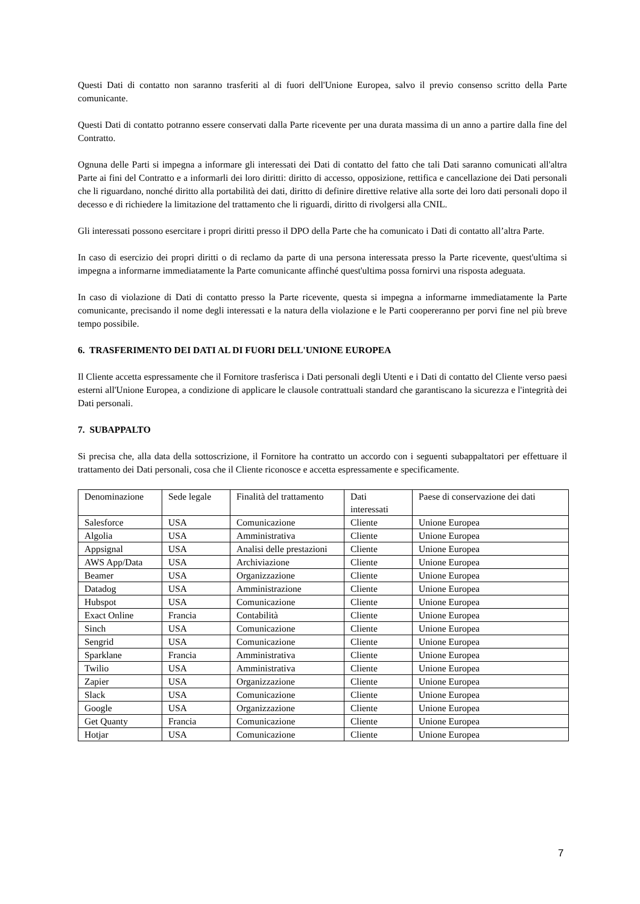Questi Dati di contatto non saranno trasferiti al di fuori dell'Unione Europea, salvo il previo consenso scritto della Parte comunicante.
Questi Dati di contatto potranno essere conservati dalla Parte ricevente per una durata massima di un anno a partire dalla fine del Contratto.
Ognuna delle Parti si impegna a informare gli interessati dei Dati di contatto del fatto che tali Dati saranno comunicati all'altra Parte ai fini del Contratto e a informarli dei loro diritti: diritto di accesso, opposizione, rettifica e cancellazione dei Dati personali che li riguardano, nonché diritto alla portabilità dei dati, diritto di definire direttive relative alla sorte dei loro dati personali dopo il decesso e di richiedere la limitazione del trattamento che li riguardi, diritto di rivolgersi alla CNIL.
Gli interessati possono esercitare i propri diritti presso il DPO della Parte che ha comunicato i Dati di contatto all’altra Parte.
In caso di esercizio dei propri diritti o di reclamo da parte di una persona interessata presso la Parte ricevente, quest'ultima si impegna a informarne immediatamente la Parte comunicante affinché quest'ultima possa fornirvi una risposta adeguata.
In caso di violazione di Dati di contatto presso la Parte ricevente, questa si impegna a informarne immediatamente la Parte comunicante, precisando il nome degli interessati e la natura della violazione e le Parti coopereranno per porvi fine nel più breve tempo possibile.
6. TRASFERIMENTO DEI DATI AL DI FUORI DELL'UNIONE EUROPEA
Il Cliente accetta espressamente che il Fornitore trasferisca i Dati personali degli Utenti e i Dati di contatto del Cliente verso paesi esterni all'Unione Europea, a condizione di applicare le clausole contrattuali standard che garantiscano la sicurezza e l'integrità dei Dati personali.
7. SUBAPPALTO
Si precisa che, alla data della sottoscrizione, il Fornitore ha contratto un accordo con i seguenti subappaltatori per effettuare il trattamento dei Dati personali, cosa che il Cliente riconosce e accetta espressamente e specificamente.
| Denominazione | Sede legale | Finalità del trattamento | Dati interessati | Paese di conservazione dei dati |
| Salesforce | USA | Comunicazione | Cliente | Unione Europea |
| Algolia | USA | Amministrativa | Cliente | Unione Europea |
| Appsignal | USA | Analisi delle prestazioni | Cliente | Unione Europea |
| AWS App/Data | USA | Archiviazione | Cliente | Unione Europea |
| Beamer | USA | Organizzazione | Cliente | Unione Europea |
| Datadog | USA | Amministrazione | Cliente | Unione Europea |
| Hubspot | USA | Comunicazione | Cliente | Unione Europea |
| Exact Online | Francia | Contabilità | Cliente | Unione Europea |
| Sinch | USA | Comunicazione | Cliente | Unione Europea |
| Sengrid | USA | Comunicazione | Cliente | Unione Europea |
| Sparklane | Francia | Amministrativa | Cliente | Unione Europea |
| Twilio | USA | Amministrativa | Cliente | Unione Europea |
| Zapier | USA | Organizzazione | Cliente | Unione Europea |
| Slack | USA | Comunicazione | Cliente | Unione Europea |
| Google | USA | Organizzazione | Cliente | Unione Europea |
| Get Quanty | Francia | Comunicazione | Cliente | Unione Europea |
| Hotjar | USA | Comunicazione | Cliente | Unione Europea |
7